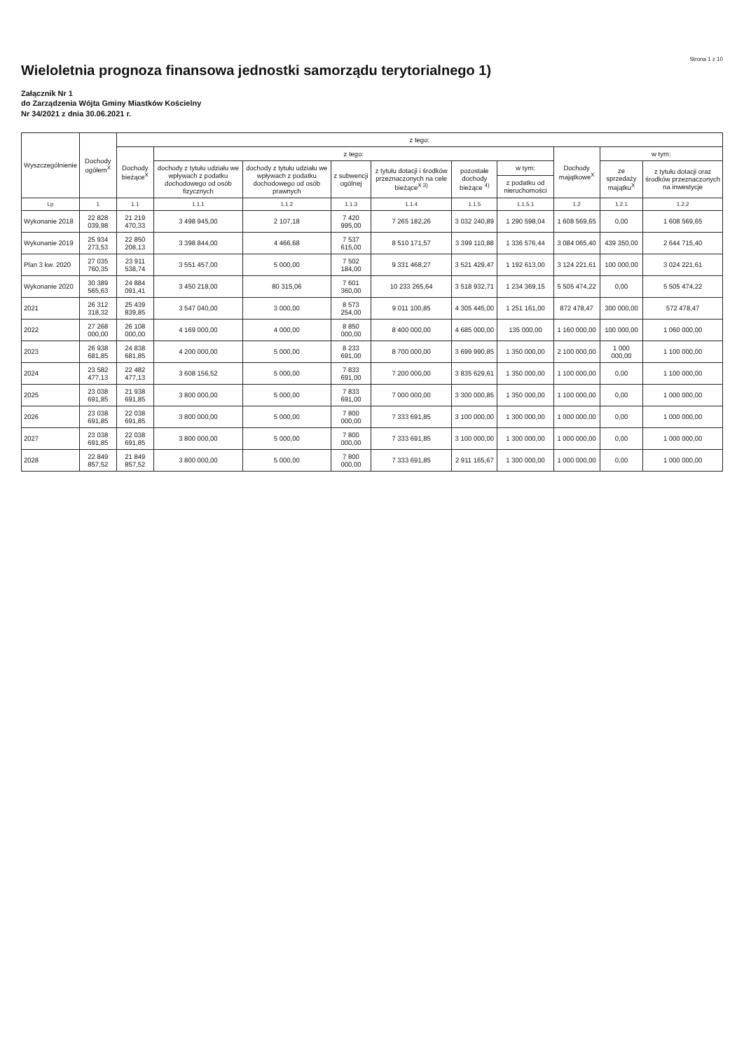Strona 1 z 10
Wieloletnia prognoza finansowa jednostki samorządu terytorialnego 1)
Załącznik Nr 1
do Zarządzenia Wójta Gminy Miastków Kościelny
Nr 34/2021 z dnia 30.06.2021 r.
| Wyszczególnienie | Dochody ogółem<sup>X</sup> | z tego: | | | | | | | | | |
| --- | --- | --- | --- | --- | --- | --- | --- | --- | --- | --- | --- |
| | | Dochody bieżące<sup>X</sup> | z tego: | | | | | | Dochody majątkowe<sup>X</sup> | w tym: | |
| | | | dochody z tytułu udziału we wpływach z podatku dochodowego od osób fizycznych | dochody z tytułu udziału we wpływach z podatku dochodowego od osób prawnych | z subwencji ogólnej | z tytułu dotacji i środków przeznaczonych na cele bieżące<sup>X 3)</sup> | pozostałe dochody bieżące <sup>4)</sup> | w tym: | | ze sprzedaży majątku<sup>X</sup> | z tytułu dotacji oraz środków przeznaczonych na inwestycje |
| | | | | | | | | z podatku od nieruchomości | | | |
| Lp | 1 | 1.1 | 1.1.1 | 1.1.2 | 1.1.3 | 1.1.4 | 1.1.5 | 1.1.5.1 | 1.2 | 1.2.1 | 1.2.2 |
| Wykonanie 2018 | 22 828 039,98 | 21 219 470,33 | 3 498 945,00 | 2 107,18 | 7 420 995,00 | 7 265 182,26 | 3 032 240,89 | 1 290 598,04 | 1 608 569,65 | 0,00 | 1 608 569,65 |
| Wykonanie 2019 | 25 934 273,53 | 22 850 208,13 | 3 398 844,00 | 4 466,68 | 7 537 615,00 | 8 510 171,57 | 3 399 110,88 | 1 336 576,44 | 3 084 065,40 | 439 350,00 | 2 644 715,40 |
| Plan 3 kw. 2020 | 27 035 760,35 | 23 911 538,74 | 3 551 457,00 | 5 000,00 | 7 502 184,00 | 9 331 468,27 | 3 521 429,47 | 1 192 613,00 | 3 124 221,61 | 100 000,00 | 3 024 221,61 |
| Wykonanie 2020 | 30 389 565,63 | 24 884 091,41 | 3 450 218,00 | 80 315,06 | 7 601 360,00 | 10 233 265,64 | 3 518 932,71 | 1 234 369,15 | 5 505 474,22 | 0,00 | 5 505 474,22 |
| 2021 | 26 312 318,32 | 25 439 839,85 | 3 547 040,00 | 3 000,00 | 8 573 254,00 | 9 011 100,85 | 4 305 445,00 | 1 251 161,00 | 872 478,47 | 300 000,00 | 572 478,47 |
| 2022 | 27 268 000,00 | 26 108 000,00 | 4 169 000,00 | 4 000,00 | 8 850 000,00 | 8 400 000,00 | 4 685 000,00 | 135 000,00 | 1 160 000,00 | 100 000,00 | 1 060 000,00 |
| 2023 | 26 938 681,85 | 24 838 681,85 | 4 200 000,00 | 5 000,00 | 8 233 691,00 | 8 700 000,00 | 3 699 990,85 | 1 350 000,00 | 2 100 000,00 | 1 000 000,00 | 1 100 000,00 |
| 2024 | 23 582 477,13 | 22 482 477,13 | 3 608 156,52 | 5 000,00 | 7 833 691,00 | 7 200 000,00 | 3 835 629,61 | 1 350 000,00 | 1 100 000,00 | 0,00 | 1 100 000,00 |
| 2025 | 23 038 691,85 | 21 938 691,85 | 3 800 000,00 | 5 000,00 | 7 833 691,00 | 7 000 000,00 | 3 300 000,85 | 1 350 000,00 | 1 100 000,00 | 0,00 | 1 000 000,00 |
| 2026 | 23 038 691,85 | 22 038 691,85 | 3 800 000,00 | 5 000,00 | 7 800 000,00 | 7 333 691,85 | 3 100 000,00 | 1 300 000,00 | 1 000 000,00 | 0,00 | 1 000 000,00 |
| 2027 | 23 038 691,85 | 22 038 691,85 | 3 800 000,00 | 5 000,00 | 7 800 000,00 | 7 333 691,85 | 3 100 000,00 | 1 300 000,00 | 1 000 000,00 | 0,00 | 1 000 000,00 |
| 2028 | 22 849 857,52 | 21 849 857,52 | 3 800 000,00 | 5 000,00 | 7 800 000,00 | 7 333 691,85 | 2 911 165,67 | 1 300 000,00 | 1 000 000,00 | 0,00 | 1 000 000,00 |